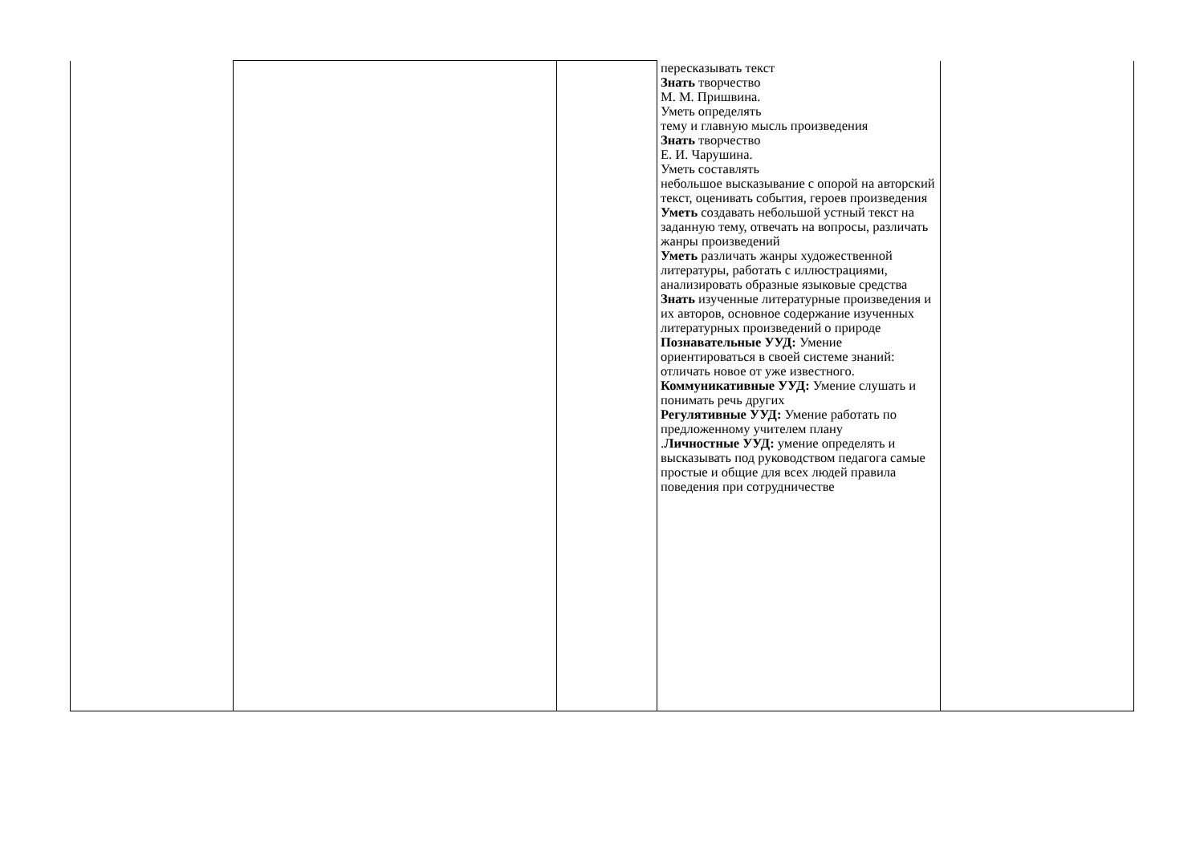| | | | пересказывать текст Знать творчество М. М. Пришвина. Уметь определять тему и главную мысль произведения Знать творчество Е. И. Чарушина. Уметь составлять небольшое высказывание с опорой на авторский текст, оценивать события, героев произведения Уметь создавать небольшой устный текст на заданную тему, отвечать на вопросы, различать жанры произведений Уметь различать жанры художественной литературы, работать с иллюстрациями, анализировать образные языковые средства Знать изученные литературные произведения и их авторов, основное содержание изученных литературных произведений о природе Познавательные УУД: Умение ориентироваться в своей системе знаний: отличать новое от уже известного. Коммуникативные УУД: Умение слушать и понимать речь других Регулятивные УУД: Умение работать по предложенному учителем плану . Личностные УУД: умение определять и высказывать под руководством педагога самые простые и общие для всех людей правила поведения при сотрудничестве | |